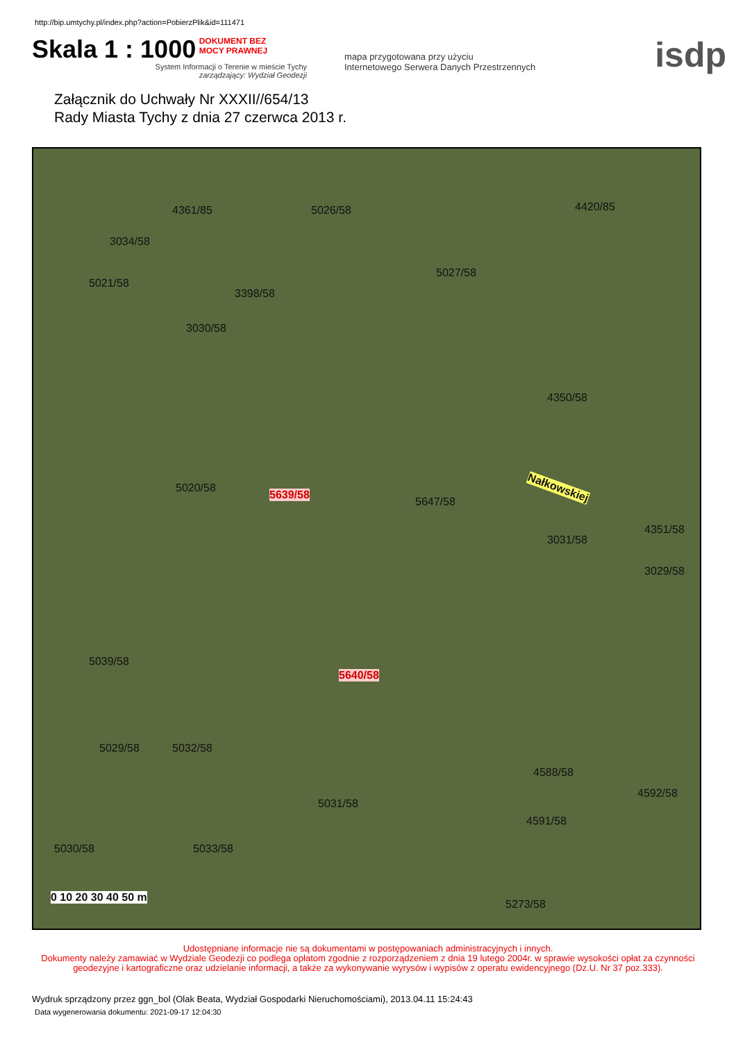http://bip.umtychy.pl/index.php?action=PobierzPlik&id=111471
Skala 1 : 1000
DOKUMENT BEZ
MOCY PRAWNEJ
System Informacji o Terenie w mieście Tychy
zarządzający: Wydział Geodezji
mapa przygotowana przy użyciu
Internetowego Serwera Danych Przestrzennych
isdp
Załącznik do Uchwały Nr XXXII//654/13
Rady Miasta Tychy z dnia 27 czerwca 2013 r.
4361/85 5026/58 4420/85
3034/58
5027/58
5021/58
3398/58
3030/58
4350/58
5020/58
5639/58
5647/58
Nałkowskiej
4351/58
3031/58
3029/58
5039/58
5640/58
4588/58
5029/58 5032/58
4592/58
5031/58
4591/58
5030/58 5033/58
5273/58
0 10 20 30 40 50 m
Udostępniane informacje nie są dokumentami w postępowaniach administracyjnych i innych.
Dokumenty należy zamawiać w Wydziale Geodezji co podlega opłatom zgodnie z rozporządzeniem z dnia 19 lutego 2004r. w sprawie wysokości opłat za czynności geodezyjne i kartograficzne oraz udzielanie informacji, a także za wykonywanie wyrysów i wypisów z operatu ewidencyjnego (Dz.U. Nr 37 poz.333).
Wydruk sprządzony przez ggn_bol (Olak Beata, Wydział Gospodarki Nieruchomościami), 2013.04.11 15:24:43
Data wygenerowania dokumentu: 2021-09-17 12:04:30